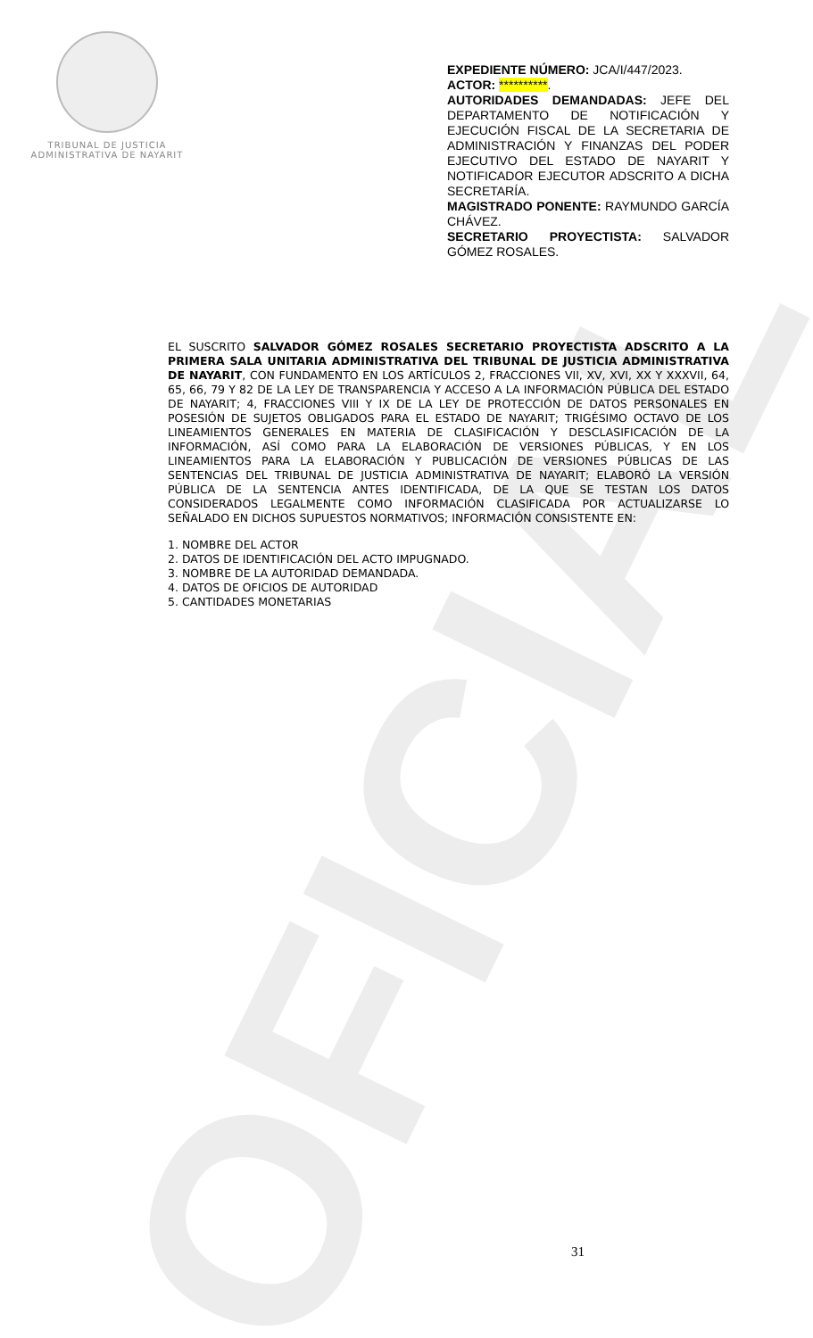OFICIAL
TRIBUNAL DE JUSTICIA
ADMINISTRATIVA DE NAYARIT
EXPEDIENTE NÚMERO: JCA/I/447/2023.
ACTOR: **********.
AUTORIDADES DEMANDADAS: JEFE DEL DEPARTAMENTO DE NOTIFICACIÓN Y EJECUCIÓN FISCAL DE LA SECRETARIA DE ADMINISTRACIÓN Y FINANZAS DEL PODER EJECUTIVO DEL ESTADO DE NAYARIT Y NOTIFICADOR EJECUTOR ADSCRITO A DICHA SECRETARÍA.
MAGISTRADO PONENTE: RAYMUNDO GARCÍA CHÁVEZ.
SECRETARIO PROYECTISTA: SALVADOR GÓMEZ ROSALES.
EL SUSCRITO SALVADOR GÓMEZ ROSALES SECRETARIO PROYECTISTA ADSCRITO A LA PRIMERA SALA UNITARIA ADMINISTRATIVA DEL TRIBUNAL DE JUSTICIA ADMINISTRATIVA DE NAYARIT, CON FUNDAMENTO EN LOS ARTÍCULOS 2, FRACCIONES VII, XV, XVI, XX Y XXXVII, 64, 65, 66, 79 Y 82 DE LA LEY DE TRANSPARENCIA Y ACCESO A LA INFORMACIÓN PÚBLICA DEL ESTADO DE NAYARIT; 4, FRACCIONES VIII Y IX DE LA LEY DE PROTECCIÓN DE DATOS PERSONALES EN POSESIÓN DE SUJETOS OBLIGADOS PARA EL ESTADO DE NAYARIT; TRIGÉSIMO OCTAVO DE LOS LINEAMIENTOS GENERALES EN MATERIA DE CLASIFICACIÓN Y DESCLASIFICACIÓN DE LA INFORMACIÓN, ASÍ COMO PARA LA ELABORACIÓN DE VERSIONES PÚBLICAS, Y EN LOS LINEAMIENTOS PARA LA ELABORACIÓN Y PUBLICACIÓN DE VERSIONES PÚBLICAS DE LAS SENTENCIAS DEL TRIBUNAL DE JUSTICIA ADMINISTRATIVA DE NAYARIT; ELABORÓ LA VERSIÓN PÚBLICA DE LA SENTENCIA ANTES IDENTIFICADA, DE LA QUE SE TESTAN LOS DATOS CONSIDERADOS LEGALMENTE COMO INFORMACIÓN CLASIFICADA POR ACTUALIZARSE LO SEÑALADO EN DICHOS SUPUESTOS NORMATIVOS; INFORMACIÓN CONSISTENTE EN:
1. NOMBRE DEL ACTOR
2. DATOS DE IDENTIFICACIÓN DEL ACTO IMPUGNADO.
3. NOMBRE DE LA AUTORIDAD DEMANDADA.
4. DATOS DE OFICIOS DE AUTORIDAD
5. CANTIDADES MONETARIAS
31